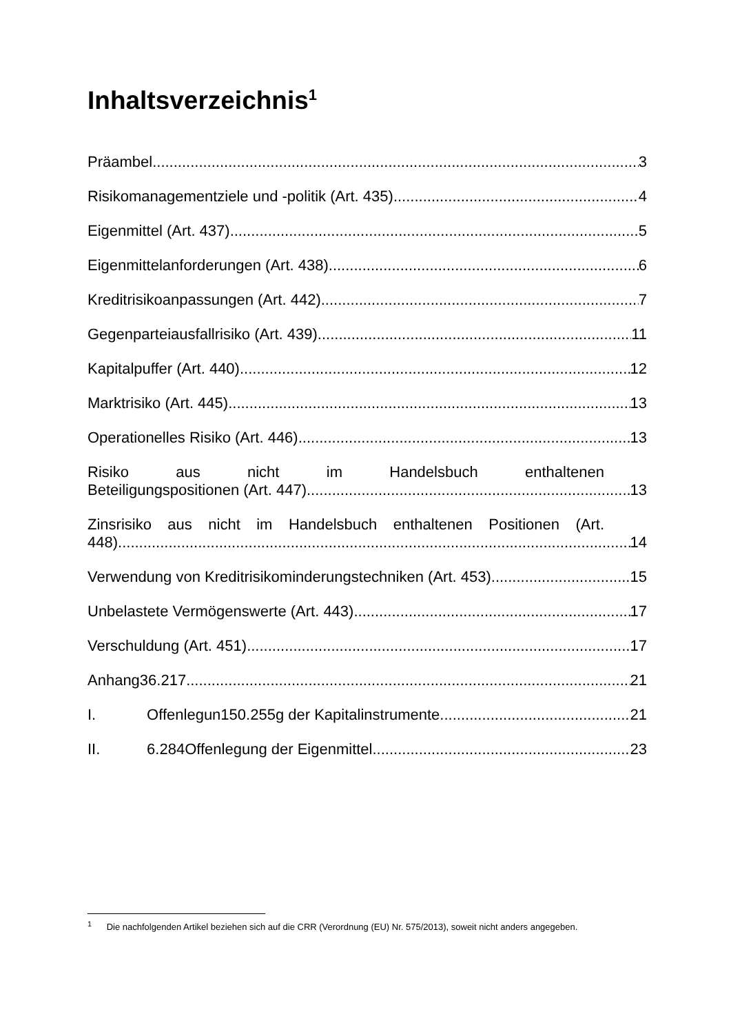Inhaltsverzeichnis<sup>1</sup>
Präambel 3
Risikomanagementziele und -politik (Art. 435) 4
Eigenmittel (Art. 437) 5
Eigenmittelanforderungen (Art. 438) 6
Kreditrisikoanpassungen (Art. 442) 7
Gegenparteiausfallrisiko (Art. 439) 11
Kapitalpuffer (Art. 440) 12
Marktrisiko (Art. 445) 13
Operationelles Risiko (Art. 446) 13
Risiko aus nicht im Handelsbuch enthaltenen
Beteiligungspositionen (Art. 447) 13
Zinsrisiko aus nicht im Handelsbuch enthaltenen Positionen (Art.
448) 14
Verwendung von Kreditrisikominderungstechniken (Art. 453) 15
Unbelastete Vermögenswerte (Art. 443) 17
Verschuldung (Art. 451) 17
Anhang36.217 21
I. Offenlegun150.255g der Kapitalinstrumente 21
II. 6.284Offenlegung der Eigenmittel 23
<sup>1</sup> Die nachfolgenden Artikel beziehen sich auf die CRR (Verordnung (EU) Nr. 575/2013), soweit nicht anders angegeben.